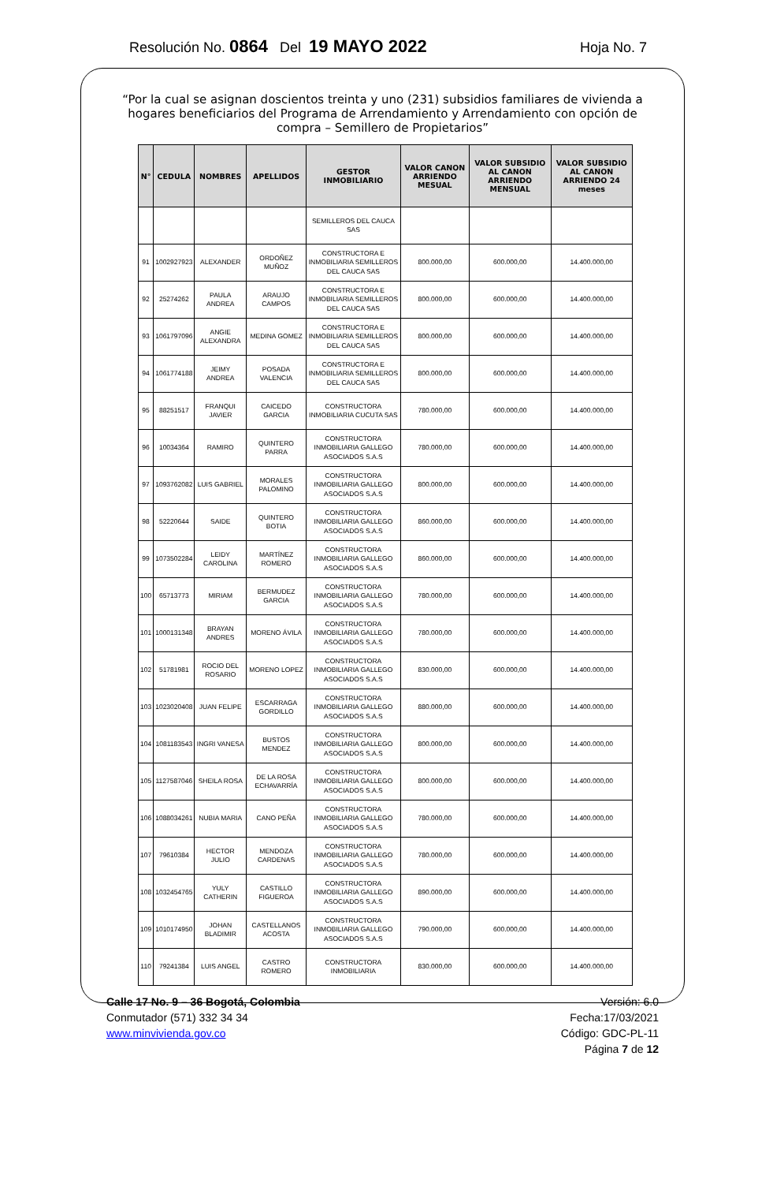Resolución No. 0864 Del 19 MAYO 2022 Hoja No. 7
“Por la cual se asignan doscientos treinta y uno (231) subsidios familiares de vivienda a hogares beneficiarios del Programa de Arrendamiento y Arrendamiento con opción de compra – Semillero de Propietarios”
| N° | CEDULA | NOMBRES | APELLIDOS | GESTOR INMOBILIARIO | VALOR CANON ARRIENDO MESUAL | VALOR SUBSIDIO AL CANON ARRIENDO MENSUAL | VALOR SUBSIDIO AL CANON ARRIENDO 24 meses |
| --- | --- | --- | --- | --- | --- | --- | --- |
| | | | | SEMILLEROS DEL CAUCA SAS | | | |
| 91 | 1002927923 | ALEXANDER | ORDOÑEZ MUÑOZ | CONSTRUCTORA E INMOBILIARIA SEMILLEROS DEL CAUCA SAS | 800.000,00 | 600.000,00 | 14.400.000,00 |
| 92 | 25274262 | PAULA ANDREA | ARAUJO CAMPOS | CONSTRUCTORA E INMOBILIARIA SEMILLEROS DEL CAUCA SAS | 800.000,00 | 600.000,00 | 14.400.000,00 |
| 93 | 1061797096 | ANGIE ALEXANDRA | MEDINA GOMEZ | CONSTRUCTORA E INMOBILIARIA SEMILLEROS DEL CAUCA SAS | 800.000,00 | 600.000,00 | 14.400.000,00 |
| 94 | 1061774188 | JEIMY ANDREA | POSADA VALENCIA | CONSTRUCTORA E INMOBILIARIA SEMILLEROS DEL CAUCA SAS | 800.000,00 | 600.000,00 | 14.400.000,00 |
| 95 | 88251517 | FRANQUI JAVIER | CAICEDO GARCIA | CONSTRUCTORA INMOBILIARIA CUCUTA SAS | 780.000,00 | 600.000,00 | 14.400.000,00 |
| 96 | 10034364 | RAMIRO | QUINTERO PARRA | CONSTRUCTORA INMOBILIARIA GALLEGO ASOCIADOS S.A.S | 780.000,00 | 600.000,00 | 14.400.000,00 |
| 97 | 1093762082 | LUIS GABRIEL | MORALES PALOMINO | CONSTRUCTORA INMOBILIARIA GALLEGO ASOCIADOS S.A.S | 800.000,00 | 600.000,00 | 14.400.000,00 |
| 98 | 52220644 | SAIDE | QUINTERO BOTIA | CONSTRUCTORA INMOBILIARIA GALLEGO ASOCIADOS S.A.S | 860.000,00 | 600.000,00 | 14.400.000,00 |
| 99 | 1073502284 | LEIDY CAROLINA | MARTÍNEZ ROMERO | CONSTRUCTORA INMOBILIARIA GALLEGO ASOCIADOS S.A.S | 860.000,00 | 600.000,00 | 14.400.000,00 |
| 100 | 65713773 | MIRIAM | BERMUDEZ GARCIA | CONSTRUCTORA INMOBILIARIA GALLEGO ASOCIADOS S.A.S | 780.000,00 | 600.000,00 | 14.400.000,00 |
| 101 | 1000131348 | BRAYAN ANDRES | MORENO ÁVILA | CONSTRUCTORA INMOBILIARIA GALLEGO ASOCIADOS S.A.S | 780.000,00 | 600.000,00 | 14.400.000,00 |
| 102 | 51781981 | ROCIO DEL ROSARIO | MORENO LOPEZ | CONSTRUCTORA INMOBILIARIA GALLEGO ASOCIADOS S.A.S | 830.000,00 | 600.000,00 | 14.400.000,00 |
| 103 | 1023020408 | JUAN FELIPE | ESCARRAGA GORDILLO | CONSTRUCTORA INMOBILIARIA GALLEGO ASOCIADOS S.A.S | 880.000,00 | 600.000,00 | 14.400.000,00 |
| 104 | 1081183543 | INGRI VANESA | BUSTOS MENDEZ | CONSTRUCTORA INMOBILIARIA GALLEGO ASOCIADOS S.A.S | 800.000,00 | 600.000,00 | 14.400.000,00 |
| 105 | 1127587046 | SHEILA ROSA | DE LA ROSA ECHAVARRÍA | CONSTRUCTORA INMOBILIARIA GALLEGO ASOCIADOS S.A.S | 800.000,00 | 600.000,00 | 14.400.000,00 |
| 106 | 1088034261 | NUBIA MARIA | CANO PEÑA | CONSTRUCTORA INMOBILIARIA GALLEGO ASOCIADOS S.A.S | 780.000,00 | 600.000,00 | 14.400.000,00 |
| 107 | 79610384 | HECTOR JULIO | MENDOZA CARDENAS | CONSTRUCTORA INMOBILIARIA GALLEGO ASOCIADOS S.A.S | 780.000,00 | 600.000,00 | 14.400.000,00 |
| 108 | 1032454765 | YULY CATHERIN | CASTILLO FIGUEROA | CONSTRUCTORA INMOBILIARIA GALLEGO ASOCIADOS S.A.S | 890.000,00 | 600.000,00 | 14.400.000,00 |
| 109 | 1010174950 | JOHAN BLADIMIR | CASTELLANOS ACOSTA | CONSTRUCTORA INMOBILIARIA GALLEGO ASOCIADOS S.A.S | 790.000,00 | 600.000,00 | 14.400.000,00 |
| 110 | 79241384 | LUIS ANGEL | CASTRO ROMERO | CONSTRUCTORA INMOBILIARIA | 830.000,00 | 600.000,00 | 14.400.000,00 |
Calle 17 No. 9 – 36 Bogotá, Colombia
Conmutador (571) 332 34 34
www.minvivienda.gov.co
Versión: 6.0
Fecha:17/03/2021
Código: GDC-PL-11
Página 7 de 12